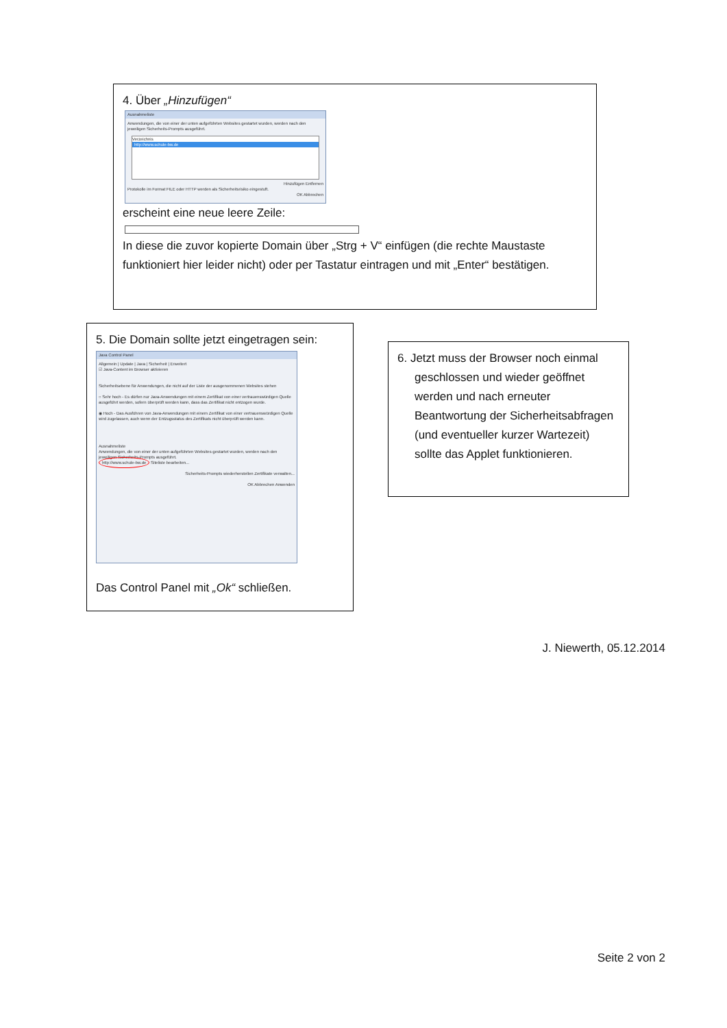4. Über „Hinzufügen“
Ausnahmeliste
Anwendungen, die von einer der unten aufgeführten Websites gestartet wurden, werden nach den jeweiligen Sicherheits-Prompts ausgeführt.
Verzeichnis
http://www.schule-bw.de
Hinzufügen Entfernen
Protokolle im Format FILE oder HTTP werden als Sicherheitsrisiko eingestuft.
OK Abbrechen
erscheint eine neue leere Zeile:
In diese die zuvor kopierte Domain über „Strg + V“ einfügen (die rechte Maustaste funktioniert hier leider nicht) oder per Tastatur eintragen und mit „Enter“ bestätigen.
5. Die Domain sollte jetzt eingetragen sein:
Java Control Panel
Allgemein | Update | Java | Sicherheit | Erweitert
☑ Java-Content im Browser aktivieren
Sicherheitsebene für Anwendungen, die nicht auf der Liste der ausgenommenen Websites stehen
○ Sehr hoch - Es dürfen nur Java-Anwendungen mit einem Zertifikat von einer vertrauenswürdigen Quelle ausgeführt werden, sofern überprüft werden kann, dass das Zertifikat nicht entzogen wurde.
◉ Hoch - Das Ausführen von Java-Anwendungen mit einem Zertifikat von einer vertrauenswürdigen Quelle wird zugelassen, auch wenn der Entzugsstatus des Zertifikats nicht überprüft werden kann.
Ausnahmeliste
Anwendungen, die von einer der unten aufgeführten Websites gestartet wurden, werden nach den jeweiligen Sicherheits-Prompts ausgeführt.
http://www.schule-bw.de Siteliste bearbeiten...
Sicherheits-Prompts wiederherstellen Zertifikate verwalten...
OK Abbrechen Anwenden
Das Control Panel mit „Ok“ schließen.
6. Jetzt muss der Browser noch einmal
geschlossen und wieder geöffnet werden und nach erneuter Beantwortung der Sicherheitsabfragen (und eventueller kurzer Wartezeit) sollte das Applet funktionieren.
J. Niewerth, 05.12.2014
Seite 2 von 2